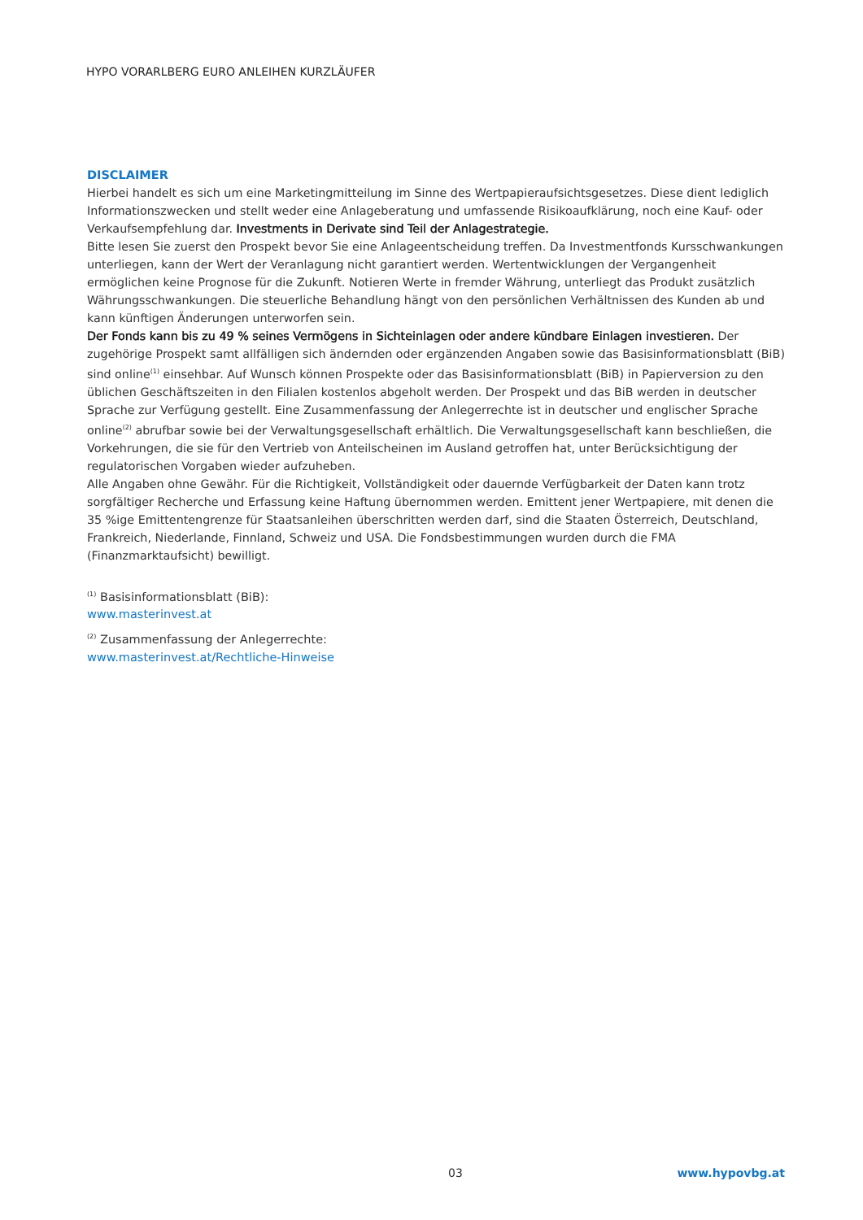HYPO VORARLBERG EURO ANLEIHEN KURZLÄUFER
DISCLAIMER
Hierbei handelt es sich um eine Marketingmitteilung im Sinne des Wertpapieraufsichtsgesetzes. Diese dient lediglich Informationszwecken und stellt weder eine Anlageberatung und umfassende Risikoaufklärung, noch eine Kauf- oder Verkaufsempfehlung dar. Investments in Derivate sind Teil der Anlagestrategie.
Bitte lesen Sie zuerst den Prospekt bevor Sie eine Anlageentscheidung treffen. Da Investmentfonds Kursschwankungen unterliegen, kann der Wert der Veranlagung nicht garantiert werden. Wertentwicklungen der Vergangenheit ermöglichen keine Prognose für die Zukunft. Notieren Werte in fremder Währung, unterliegt das Produkt zusätzlich Währungsschwankungen. Die steuerliche Behandlung hängt von den persönlichen Verhältnissen des Kunden ab und kann künftigen Änderungen unterworfen sein.
Der Fonds kann bis zu 49 % seines Vermögens in Sichteinlagen oder andere kündbare Einlagen investieren. Der zugehörige Prospekt samt allfälligen sich ändernden oder ergänzenden Angaben sowie das Basisinformationsblatt (BiB) sind online<sup>(1)</sup> einsehbar. Auf Wunsch können Prospekte oder das Basisinformationsblatt (BiB) in Papierversion zu den üblichen Geschäftszeiten in den Filialen kostenlos abgeholt werden. Der Prospekt und das BiB werden in deutscher Sprache zur Verfügung gestellt. Eine Zusammenfassung der Anlegerrechte ist in deutscher und englischer Sprache online<sup>(2)</sup> abrufbar sowie bei der Verwaltungsgesellschaft erhältlich. Die Verwaltungsgesellschaft kann beschließen, die Vorkehrungen, die sie für den Vertrieb von Anteilscheinen im Ausland getroffen hat, unter Berücksichtigung der regulatorischen Vorgaben wieder aufzuheben.
Alle Angaben ohne Gewähr. Für die Richtigkeit, Vollständigkeit oder dauernde Verfügbarkeit der Daten kann trotz sorgfältiger Recherche und Erfassung keine Haftung übernommen werden. Emittent jener Wertpapiere, mit denen die 35 %ige Emittentengrenze für Staatsanleihen überschritten werden darf, sind die Staaten Österreich, Deutschland, Frankreich, Niederlande, Finnland, Schweiz und USA. Die Fondsbestimmungen wurden durch die FMA (Finanzmarktaufsicht) bewilligt.
<sup>(1)</sup> Basisinformationsblatt (BiB):
www.masterinvest.at
<sup>(2)</sup> Zusammenfassung der Anlegerrechte:
www.masterinvest.at/Rechtliche-Hinweise
03 www.hypovbg.at